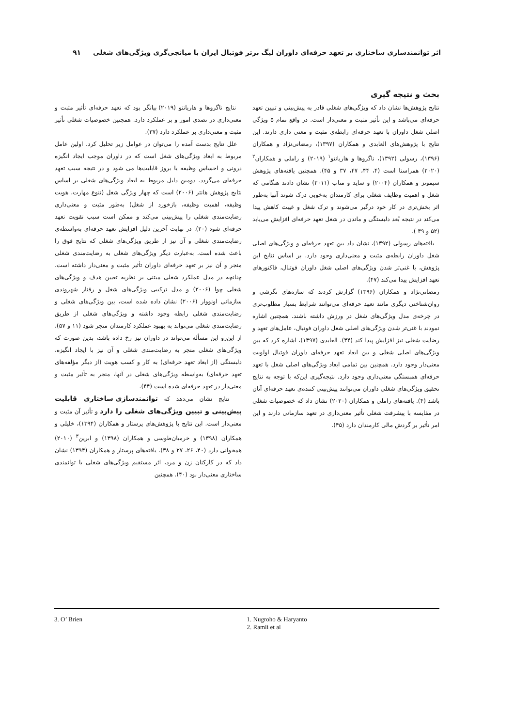اثر توانمندسازی ساختاری بر تعهد حرفه‌ای داوران لیگ برتر فوتبال ایران با میانجی‌گری ویژگی‌های شغلی ۹۱
بحث و نتیجه گیری
نتایج پژوهش‌ها نشان داد که ویژگی‌های شغلی قادر به پیش‌بینی و تبیین تعهد حرفه‌ای می‌باشد و این تأثیر مثبت و معنی‌دار است. در واقع تمام ۵ ویژگی اصلی شغل داوران با تعهد حرفه‌ای رابطه‌ی مثبت و معنی داری دارند. این نتایج با پژوهش‌های العابدی و همکاران (۱۳۹۷)، رمضانی‌نژاد و همکاران (۱۳۹۶)، رسولی (۱۳۹۲)، ناگروها و هاریانتو<sup>۱</sup> (۲۰۱۹) و راملی و همکاران<sup>۲</sup> (۲۰۲۰) همراستا است (۴، ۴۴، ۴۷، ۳۷ و ۴۵). همچنین یافته‌های پژوهش سیمونز و همکاران (۲۰۰۴) و ساید و مناپ (۲۰۱۱) نشان دادند هنگامی که شغل و اهمیت وظایف شغلی برای کارمندان به‌خوبی درک شوند آنها به‌طور اثر بخش‌تری در کار خود درگیر می‌شوند و ترک شغل و غیبت کاهش پیدا می‌کند در نتیجه بُعد دلبستگی و ماندن در شغل تعهد حرفه‌ای افزایش می‌یابد (۵۲ و ۴۹ ).
یافته‌های رسولی (۱۳۹۲)، نشان داد بین تعهد حرفه‌ای و ویژگی‌های اصلی شغل داوران رابطه‌ی مثبت و معنی‌داری وجود دارد. بر اساس نتایج این پژوهش، با غنی‌تر شدن ویژگی‌های اصلی شغل داوران فوتبال، فاکتورهای تعهد افزایش پیدا می‌کند (۴۷).
رمضانی‌نژاد و همکاران (۱۳۹۶) گزارش کردند که سازه‌های نگرشی و روان‌شناختی دیگری مانند تعهد حرفه‌ای می‌توانند شرایط بسیار مطلوب‌تری در چرخه‌ی مدل ویژگی‌های شغل در ورزش داشته باشند. همچنین اشاره نمودند با غنی‌تر شدن ویژگی‌های اصلی شغل داوران فوتبال، عامل‌های تعهد و رضایت شغلی نیز افزایش پیدا کند (۴۴). العابدی (۱۳۹۷)، اشاره کرد که بین ویژگی‌های اصلی شغلی و بین ابعاد تعهد حرفه‌ای داوران فوتبال اولویت معنی‌دار وجود دارد. همچنین بین تمامی ابعاد ویژگی‌های اصلی شغل با تعهد حرفه‌ای همبستگی معنی‌داری وجود دارد. نتیجه‌گیری این‌که با توجه به نتایج تحقیق ویژگی‌های شغلی داوران می‌توانند پیش‌بینی کننده‌ی تعهد حرفه‌ای آنان باشد (۴). یافته‌های راملی و همکاران (۲۰۲۰) نشان داد که خصوصیات شغلی در مقایسه با پیشرفت شغلی تأثیر معنی‌داری در تعهد سازمانی دارند و این امر تأثیر بر گردش مالی کارمندان دارد (۴۵).
نتایج ناگروها و هاریانتو (۲۰۱۹) بیانگر بود که تعهد حرفه‌ای تأثیر مثبت و معنی‌داری در تصدی امور و بر عملکرد دارد. همچنین خصوصیات شغلی تأثیر مثبت و معنی‌داری بر عملکرد دارد (۳۷).
علل نتایج بدست آمده را می‌توان در عوامل زیر تحلیل کرد. اولین عامل مربوط به ابعاد ویژگی‌های شغل است که در داوران موجب ایجاد انگیزه درونی و احساس وظیفه یا بروز قابلیت‌ها می شود و در نتیجه سبب تعهد حرفه‌ای می‌گردد. دومین دلیل مربوط به ابعاد ویژگی‌های شغلی بر اساس نتایج پژوهش هانتر (۲۰۰۶) است که چهار ویژگی شغل (تنوع مهارت، هویت وظیفه، اهمیت وظیفه، بازخورد از شغل) به‌طور مثبت و معنی‌داری رضایت‌مندی شغلی را پیش‌بینی می‌کند و ممکن است سبب تقویت تعهد حرفه‌ای شود (۲۰). در نهایت آخرین دلیل افزایش تعهد حرفه‌ای به‌واسطه‌ی رضایت‌مندی شغلی و آن نیز از طریق ویژگی‌های شغلی که نتایج فوق را باعث شده است. به‌عبارت دیگر ویژگی‌های شغلی به رضایت‌مندی شغلی منجر و آن نیز بر تعهد حرفه‌ای داوران تأثیر مثبت و معنی‌دار داشته است. چنانچه در مدل عملکرد شغلی مبتنی بر نظریه تعیین هدف و ویژگی‌های شغلی چوا (۲۰۰۶) و مدل ترکیبی ویژگی‌های شغل و رفتار شهروندی سازمانی اونووار (۲۰۰۶) نشان داده شده است، بین ویژگی‌های شغلی و رضایت‌مندی شغلی رابطه وجود داشته و ویژگی‌های شغلی از طریق رضایت‌مندی شغلی می‌تواند به بهبود عملکرد کارمندان منجر شود (۱۱ و ۵۷). از این‌رو این مسأله می‌تواند در داوران نیز رخ داده باشد، بدین صورت که ویژگی‌های شغلی منجر به رضایت‌مندی شغلی و آن نیز با ایجاد انگیزه، دلبستگی (از ابعاد تعهد حرفه‌ای) به کار و کسب هویت (از دیگر مؤلفه‌های تعهد حرفه‌ای) به‌واسطه ویژگی‌های شغلی در آنها، منجر به تأثیر مثبت و معنی‌دار در تعهد حرفه‌ای شده است (۴۴).
نتایج نشان می‌دهد که توانمندسازی ساختاری قابلیت پیش‌بینی و تبیین ویژگی‌های شغلی را دارد و تأثیر آن مثبت و معنی‌دار است. این نتایج با پژوهش‌های پرستار و همکاران (۱۳۹۴)، خلیلی و همکاران (۱۳۹۸) و خرمیان‌طوسی و همکاران (۱۳۹۸) و ابرین<sup>۳</sup> (۲۰۱۰) همخوانی دارد (۴۰، ۲۶، ۲۷ و ۳۸). یافته‌های پرستار و همکاران (۱۳۹۴) نشان داد که در کارکنان زن و مرد، اثر مستقیم ویژگی‌های شغلی با توانمندی ساختاری معنی‌دار بود (۴۰). همچنین
1. Nugroho & Haryanto
2. Ramli et al
3. O’ Brien